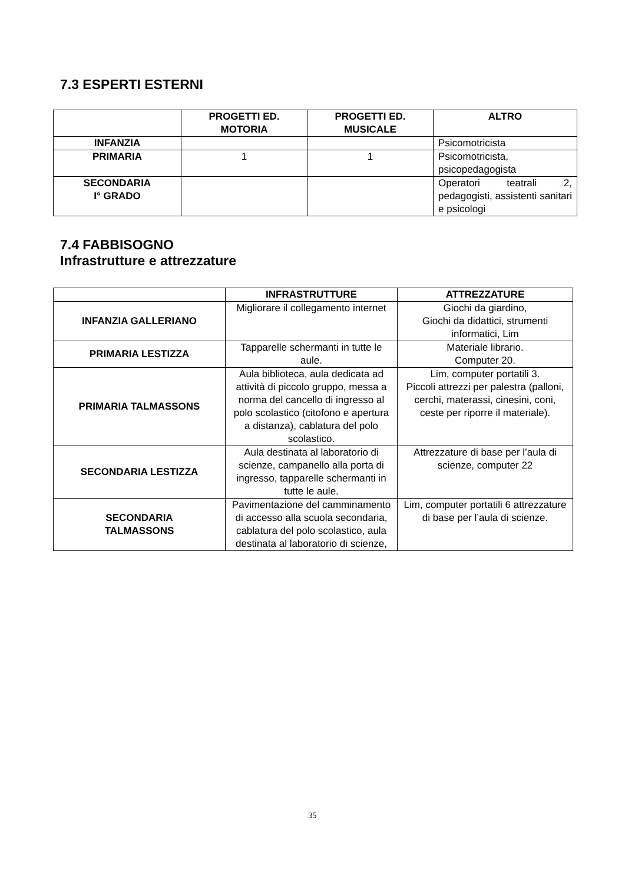7.3 ESPERTI ESTERNI
| | PROGETTI ED. MOTORIA | PROGETTI ED. MUSICALE | ALTRO |
| --- | --- | --- | --- |
| INFANZIA | | | Psicomotricista |
| PRIMARIA | 1 | 1 | Psicomotricista, psicopedagogista |
| SECONDARIA I° GRADO | | | Operatori teatrali 2, pedagogisti, assistenti sanitari e psicologi |
7.4 FABBISOGNO
Infrastrutture e attrezzature
| | INFRASTRUTTURE | ATTREZZATURE |
| --- | --- | --- |
| INFANZIA GALLERIANO | Migliorare il collegamento internet | Giochi da giardino, Giochi da didattici, strumenti informatici, Lim |
| PRIMARIA LESTIZZA | Tapparelle schermanti in tutte le aule. | Materiale librario. Computer 20. |
| PRIMARIA TALMASSONS | Aula biblioteca, aula dedicata ad attività di piccolo gruppo, messa a norma del cancello di ingresso al polo scolastico (citofono e apertura a distanza), cablatura del polo scolastico. | Lim, computer portatili 3. Piccoli attrezzi per palestra (palloni, cerchi, materassi, cinesini, coni, ceste per riporre il materiale). |
| SECONDARIA LESTIZZA | Aula destinata al laboratorio di scienze, campanello alla porta di ingresso, tapparelle schermanti in tutte le aule. | Attrezzature di base per l’aula di scienze, computer 22 |
| SECONDARIA TALMASSONS | Pavimentazione del camminamento di accesso alla scuola secondaria, cablatura del polo scolastico, aula destinata al laboratorio di scienze, | Lim, computer portatili 6 attrezzature di base per l’aula di scienze. |
35